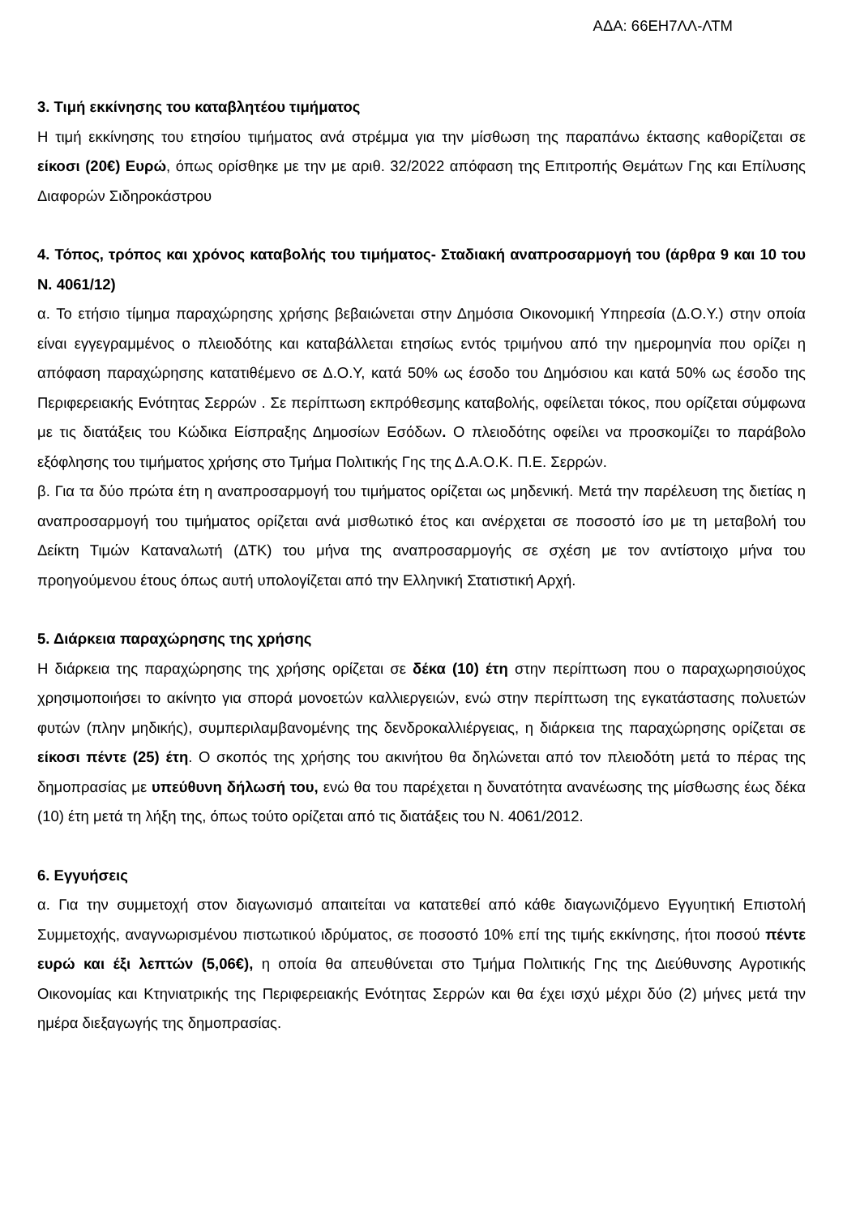ΑΔΑ: 66ΕΗ7ΛΛ-ΛΤΜ
3. Τιμή εκκίνησης του καταβλητέου τιμήματος
Η τιμή εκκίνησης του ετησίου τιμήματος ανά στρέμμα για την μίσθωση της παραπάνω έκτασης καθορίζεται σε είκοσι (20€) Ευρώ, όπως ορίσθηκε με την με αριθ. 32/2022 απόφαση της Επιτροπής Θεμάτων Γης και Επίλυσης Διαφορών Σιδηροκάστρου
4. Τόπος, τρόπος και χρόνος καταβολής του τιμήματος- Σταδιακή αναπροσαρμογή του (άρθρα 9 και 10 του Ν. 4061/12)
α. Το ετήσιο τίμημα παραχώρησης χρήσης βεβαιώνεται στην Δημόσια Οικονομική Υπηρεσία (Δ.Ο.Υ.) στην οποία είναι εγγεγραμμένος ο πλειοδότης και καταβάλλεται ετησίως εντός τριμήνου από την ημερομηνία που ορίζει η απόφαση παραχώρησης κατατιθέμενο σε Δ.Ο.Υ, κατά 50% ως έσοδο του Δημόσιου και κατά 50% ως έσοδο της Περιφερειακής Ενότητας Σερρών . Σε περίπτωση εκπρόθεσμης καταβολής, οφείλεται τόκος, που ορίζεται σύμφωνα με τις διατάξεις του Κώδικα Είσπραξης Δημοσίων Εσόδων. Ο πλειοδότης οφείλει να προσκομίζει το παράβολο εξόφλησης του τιμήματος χρήσης στο Τμήμα Πολιτικής Γης της Δ.Α.Ο.Κ. Π.Ε. Σερρών.
β. Για τα δύο πρώτα έτη η αναπροσαρμογή του τιμήματος ορίζεται ως μηδενική. Μετά την παρέλευση της διετίας η αναπροσαρμογή του τιμήματος ορίζεται ανά μισθωτικό έτος και ανέρχεται σε ποσοστό ίσο με τη μεταβολή του Δείκτη Τιμών Καταναλωτή (ΔΤΚ) του μήνα της αναπροσαρμογής σε σχέση με τον αντίστοιχο μήνα του προηγούμενου έτους όπως αυτή υπολογίζεται από την Ελληνική Στατιστική Αρχή.
5. Διάρκεια παραχώρησης της χρήσης
Η διάρκεια της παραχώρησης της χρήσης ορίζεται σε δέκα (10) έτη στην περίπτωση που ο παραχωρησιούχος χρησιμοποιήσει το ακίνητο για σπορά μονοετών καλλιεργειών, ενώ στην περίπτωση της εγκατάστασης πολυετών φυτών (πλην μηδικής), συμπεριλαμβανομένης της δενδροκαλλιέργειας, η διάρκεια της παραχώρησης ορίζεται σε είκοσι πέντε (25) έτη. Ο σκοπός της χρήσης του ακινήτου θα δηλώνεται από τον πλειοδότη μετά το πέρας της δημοπρασίας με υπεύθυνη δήλωσή του, ενώ θα του παρέχεται η δυνατότητα ανανέωσης της μίσθωσης έως δέκα (10) έτη μετά τη λήξη της, όπως τούτο ορίζεται από τις διατάξεις του Ν. 4061/2012.
6. Εγγυήσεις
α. Για την συμμετοχή στον διαγωνισμό απαιτείται να κατατεθεί από κάθε διαγωνιζόμενο Εγγυητική Επιστολή Συμμετοχής, αναγνωρισμένου πιστωτικού ιδρύματος, σε ποσοστό 10% επί της τιμής εκκίνησης, ήτοι ποσού πέντε ευρώ και έξι λεπτών (5,06€), η οποία θα απευθύνεται στο Τμήμα Πολιτικής Γης της Διεύθυνσης Αγροτικής Οικονομίας και Κτηνιατρικής της Περιφερειακής Ενότητας Σερρών και θα έχει ισχύ μέχρι δύο (2) μήνες μετά την ημέρα διεξαγωγής της δημοπρασίας.